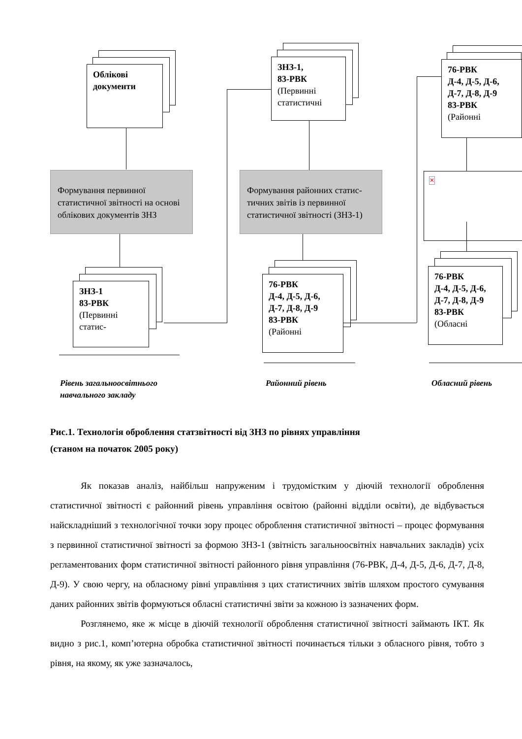Облікові документи
Формування первинної статистичної звітності на основі облікових документів ЗНЗ
ЗНЗ-1
83-РВК
(Первинні статис-
ЗНЗ-1,
83-РВК
(Первинні статистичні
Формування районних статис-тичних звітів із первинної статистичної звітності (ЗНЗ-1)
76-РВК
Д-4, Д-5, Д-6,
Д-7, Д-8, Д-9
83-РВК
(Районні
76-РВК
Д-4, Д-5, Д-6,
Д-7, Д-8, Д-9
83-РВК
(Районні
✕
76-РВК
Д-4, Д-5, Д-6,
Д-7, Д-8, Д-9
83-РВК
(Обласні
Рівень загальноосвітнього
навчального закладу
Районний рівень Обласний рівень
Рис.1. Технологія оброблення статзвітності від ЗНЗ по рівнях управління
(станом на початок 2005 року)
Як показав аналіз, найбільш напруженим і трудомістким у діючій технології оброблення статистичної звітності є районний рівень управління освітою (районні відділи освіти), де відбувається найскладніший з технологічної точки зору процес оброблення статистичної звітності – процес формування з первинної статистичної звітності за формою ЗНЗ-1 (звітність загальноосвітніх навчальних закладів) усіх регламентованих форм статистичної звітності районного рівня управління (76-РВК, Д-4, Д-5, Д-6, Д-7, Д-8, Д-9). У свою чергу, на обласному рівні управління з цих статистичних звітів шляхом простого сумування даних районних звітів формуються обласні статистичні звіти за кожною із зазначених форм.
Розглянемо, яке ж місце в діючій технології оброблення статистичної звітності займають ІКТ. Як видно з рис.1, комп’ютерна обробка статистичної звітності починається тільки з обласного рівня, тобто з рівня, на якому, як уже зазначалось,